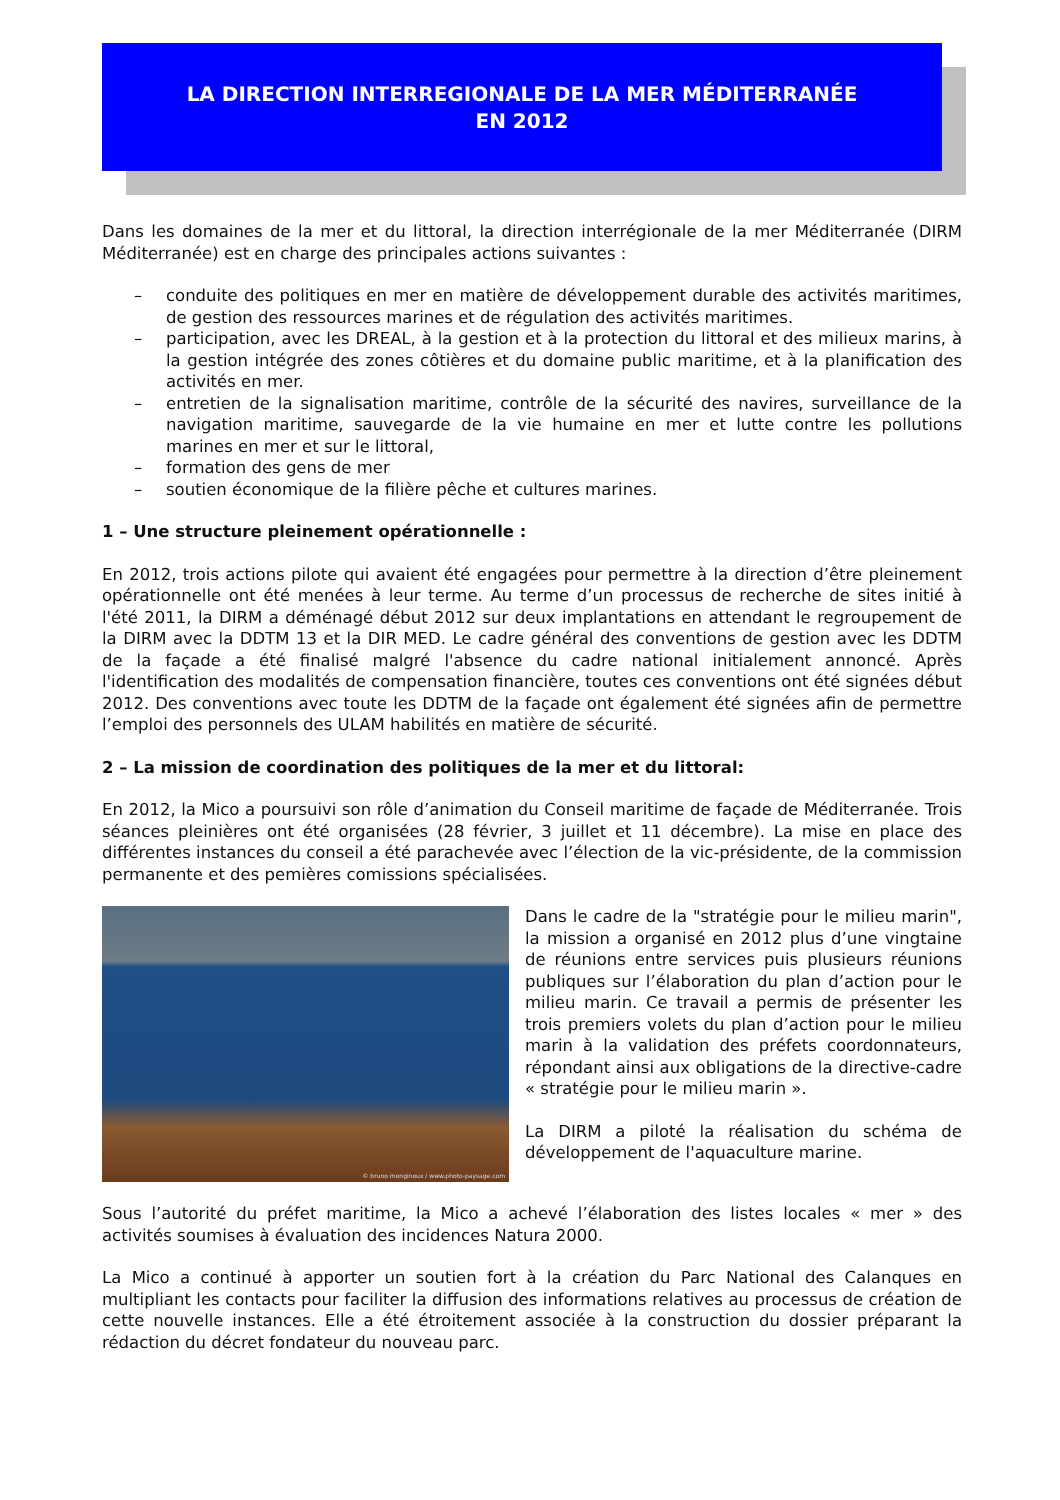LA DIRECTION INTERREGIONALE DE LA MER MÉDITERRANÉE
EN 2012
Dans les domaines de la mer et du littoral, la direction interrégionale de la mer Méditerranée (DIRM Méditerranée) est en charge des principales actions suivantes :
– conduite des politiques en mer en matière de développement durable des activités maritimes, de gestion des ressources marines et de régulation des activités maritimes.
– participation, avec les DREAL, à la gestion et à la protection du littoral et des milieux marins, à la gestion intégrée des zones côtières et du domaine public maritime, et à la planification des activités en mer.
– entretien de la signalisation maritime, contrôle de la sécurité des navires, surveillance de la navigation maritime, sauvegarde de la vie humaine en mer et lutte contre les pollutions marines en mer et sur le littoral,
– formation des gens de mer
– soutien économique de la filière pêche et cultures marines.
1 – Une structure pleinement opérationnelle :
En 2012, trois actions pilote qui avaient été engagées pour permettre à la direction d’être pleinement opérationnelle ont été menées à leur terme. Au terme d’un processus de recherche de sites initié à l'été 2011, la DIRM a déménagé début 2012 sur deux implantations en attendant le regroupement de la DIRM avec la DDTM 13 et la DIR MED. Le cadre général des conventions de gestion avec les DDTM de la façade a été finalisé malgré l'absence du cadre national initialement annoncé. Après l'identification des modalités de compensation financière, toutes ces conventions ont été signées début 2012. Des conventions avec toute les DDTM de la façade ont également été signées afin de permettre l’emploi des personnels des ULAM habilités en matière de sécurité.
2 – La mission de coordination des politiques de la mer et du littoral:
En 2012, la Mico a poursuivi son rôle d’animation du Conseil maritime de façade de Méditerranée. Trois séances pleinières ont été organisées (28 février, 3 juillet et 11 décembre). La mise en place des différentes instances du conseil a été parachevée avec l’élection de la vic-présidente, de la commission permanente et des pemières comissions spécialisées.
© bruno monginoux / www.photo-paysage.com
Dans le cadre de la "stratégie pour le milieu marin", la mission a organisé en 2012 plus d’une vingtaine de réunions entre services puis plusieurs réunions publiques sur l’élaboration du plan d’action pour le milieu marin. Ce travail a permis de présenter les trois premiers volets du plan d’action pour le milieu marin à la validation des préfets coordonnateurs, répondant ainsi aux obligations de la directive-cadre « stratégie pour le milieu marin ».
La DIRM a piloté la réalisation du schéma de développement de l'aquaculture marine.
Sous l’autorité du préfet maritime, la Mico a achevé l’élaboration des listes locales « mer » des activités soumises à évaluation des incidences Natura 2000.
La Mico a continué à apporter un soutien fort à la création du Parc National des Calanques en multipliant les contacts pour faciliter la diffusion des informations relatives au processus de création de cette nouvelle instances. Elle a été étroitement associée à la construction du dossier préparant la rédaction du décret fondateur du nouveau parc.